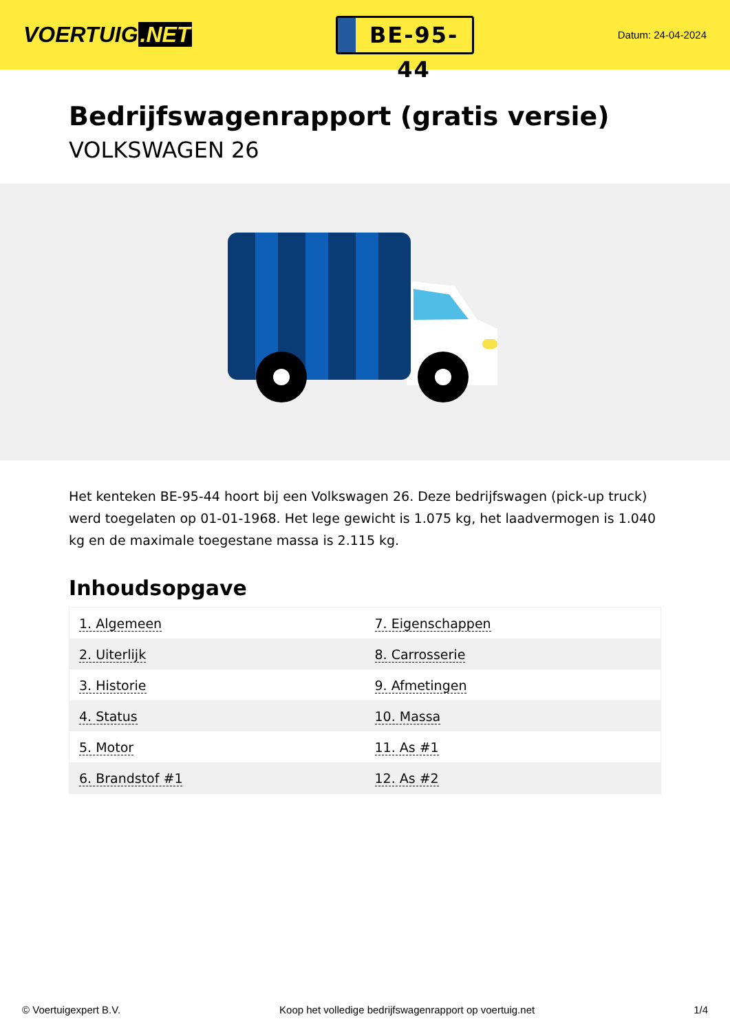VOERTUIG.NET
BE-95-44
Datum: 24-04-2024
Bedrijfswagenrapport (gratis versie)
VOLKSWAGEN 26
Het kenteken BE-95-44 hoort bij een Volkswagen 26. Deze bedrijfswagen (pick-up truck) werd toegelaten op 01-01-1968. Het lege gewicht is 1.075 kg, het laadvermogen is 1.040 kg en de maximale toegestane massa is 2.115 kg.
Inhoudsopgave
| 1. Algemeen | 7. Eigenschappen |
| 2. Uiterlijk | 8. Carrosserie |
| 3. Historie | 9. Afmetingen |
| 4. Status | 10. Massa |
| 5. Motor | 11. As #1 |
| 6. Brandstof #1 | 12. As #2 |
© Voertuigexpert B.V. Koop het volledige bedrijfswagenrapport op voertuig.net 1/4